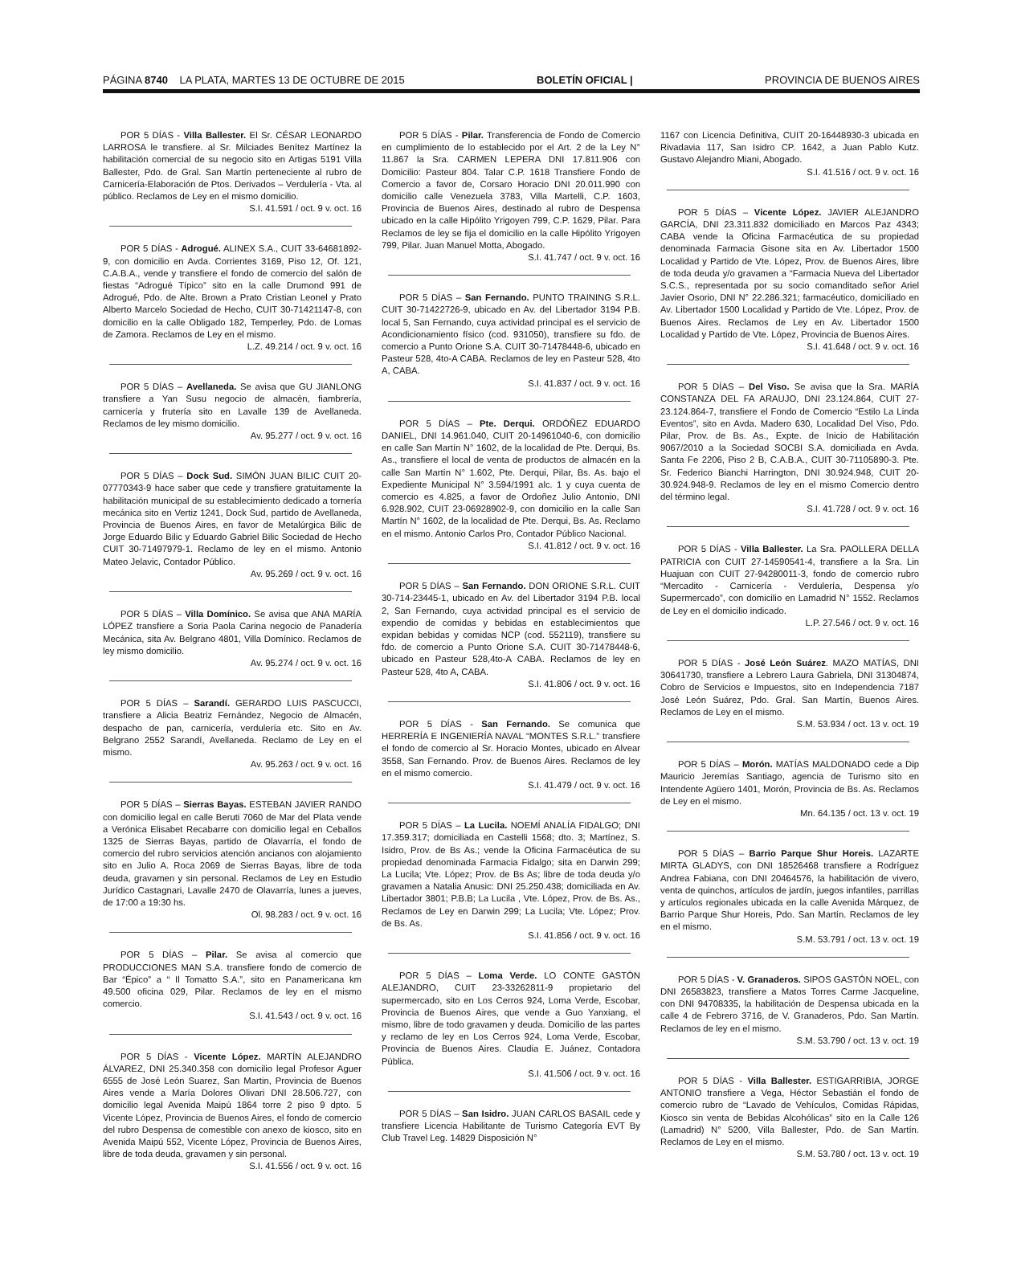PÁGINA 8740 LA PLATA, MARTES 13 DE OCTUBRE DE 2015 BOLETÍN OFICIAL | PROVINCIA DE BUENOS AIRES
POR 5 DÍAS - Villa Ballester. El Sr. CÉSAR LEONARDO LARROSA le transfiere. al Sr. Milciades Benítez Martínez la habilitación comercial de su negocio sito en Artigas 5191 Villa Ballester, Pdo. de Gral. San Martín perteneciente al rubro de Carnicería-Elaboración de Ptos. Derivados – Verdulería - Vta. al público. Reclamos de Ley en el mismo domicilio.
S.I. 41.591 / oct. 9 v. oct. 16
POR 5 DÍAS - Adrogué. ALINEX S.A., CUIT 33-64681892-9, con domicilio en Avda. Corrientes 3169, Piso 12, Of. 121, C.A.B.A., vende y transfiere el fondo de comercio del salón de fiestas “Adrogué Típico” sito en la calle Drumond 991 de Adrogué, Pdo. de Alte. Brown a Prato Cristian Leonel y Prato Alberto Marcelo Sociedad de Hecho, CUIT 30-71421147-8, con domicilio en la calle Obligado 182, Temperley, Pdo. de Lomas de Zamora. Reclamos de Ley en el mismo.
L.Z. 49.214 / oct. 9 v. oct. 16
POR 5 DÍAS – Avellaneda. Se avisa que GU JIANLONG transfiere a Yan Susu negocio de almacén, fiambrería, carnicería y frutería sito en Lavalle 139 de Avellaneda. Reclamos de ley mismo domicilio.
Av. 95.277 / oct. 9 v. oct. 16
POR 5 DÍAS – Dock Sud. SIMÓN JUAN BILIC CUIT 20-07770343-9 hace saber que cede y transfiere gratuitamente la habilitación municipal de su establecimiento dedicado a tornería mecánica sito en Vertiz 1241, Dock Sud, partido de Avellaneda, Provincia de Buenos Aires, en favor de Metalúrgica Bilic de Jorge Eduardo Bilic y Eduardo Gabriel Bilic Sociedad de Hecho CUIT 30-71497979-1. Reclamo de ley en el mismo. Antonio Mateo Jelavic, Contador Público.
Av. 95.269 / oct. 9 v. oct. 16
POR 5 DÍAS – Villa Domínico. Se avisa que ANA MARÍA LÓPEZ transfiere a Soria Paola Carina negocio de Panadería Mecánica, sita Av. Belgrano 4801, Villa Domínico. Reclamos de ley mismo domicilio.
Av. 95.274 / oct. 9 v. oct. 16
POR 5 DÍAS – Sarandí. GERARDO LUIS PASCUCCI, transfiere a Alicia Beatriz Fernández, Negocio de Almacén, despacho de pan, carnicería, verdulería etc. Sito en Av. Belgrano 2552 Sarandí, Avellaneda. Reclamo de Ley en el mismo.
Av. 95.263 / oct. 9 v. oct. 16
POR 5 DÍAS – Sierras Bayas. ESTEBAN JAVIER RANDO con domicilio legal en calle Beruti 7060 de Mar del Plata vende a Verónica Elisabet Recabarre con domicilio legal en Ceballos 1325 de Sierras Bayas, partido de Olavarría, el fondo de comercio del rubro servicios atención ancianos con alojamiento sito en Julio A. Roca 2069 de Sierras Bayas, libre de toda deuda, gravamen y sin personal. Reclamos de Ley en Estudio Jurídico Castagnari, Lavalle 2470 de Olavarría, lunes a jueves, de 17:00 a 19:30 hs.
Ol. 98.283 / oct. 9 v. oct. 16
POR 5 DÍAS – Pilar. Se avisa al comercio que PRODUCCIONES MAN S.A. transfiere fondo de comercio de Bar “Épico” a “ Il Tomatto S.A.”, sito en Panamericana km 49.500 oficina 029, Pilar. Reclamos de ley en el mismo comercio.
S.I. 41.543 / oct. 9 v. oct. 16
POR 5 DÍAS - Vicente López. MARTÍN ALEJANDRO ÁLVAREZ, DNI 25.340.358 con domicilio legal Profesor Aguer 6555 de José León Suarez, San Martin, Provincia de Buenos Aires vende a María Dolores Olivari DNI 28.506.727, con domicilio legal Avenida Maipú 1864 torre 2 piso 9 dpto. 5 Vicente López, Provincia de Buenos Aires, el fondo de comercio del rubro Despensa de comestible con anexo de kiosco, sito en Avenida Maipú 552, Vicente López, Provincia de Buenos Aires, libre de toda deuda, gravamen y sin personal.
S.I. 41.556 / oct. 9 v. oct. 16
POR 5 DÍAS - Pilar. Transferencia de Fondo de Comercio en cumplimiento de lo establecido por el Art. 2 de la Ley N° 11.867 la Sra. CARMEN LEPERA DNI 17.811.906 con Domicilio: Pasteur 804. Talar C.P. 1618 Transfiere Fondo de Comercio a favor de, Corsaro Horacio DNI 20.011.990 con domicilio calle Venezuela 3783, Villa Martelli, C.P. 1603, Provincia de Buenos Aires, destinado al rubro de Despensa ubicado en la calle Hipólito Yrigoyen 799, C.P. 1629, Pilar. Para Reclamos de ley se fija el domicilio en la calle Hipólito Yrigoyen 799, Pilar. Juan Manuel Motta, Abogado.
S.I. 41.747 / oct. 9 v. oct. 16
POR 5 DÍAS – San Fernando. PUNTO TRAINING S.R.L. CUIT 30-71422726-9, ubicado en Av. del Libertador 3194 P.B. local 5, San Fernando, cuya actividad principal es el servicio de Acondicionamiento físico (cod. 931050), transfiere su fdo. de comercio a Punto Orione S.A. CUIT 30-71478448-6, ubicado en Pasteur 528, 4to-A CABA. Reclamos de ley en Pasteur 528, 4to A, CABA.
S.I. 41.837 / oct. 9 v. oct. 16
POR 5 DÍAS – Pte. Derqui. ORDÓÑEZ EDUARDO DANIEL, DNI 14.961.040, CUIT 20-14961040-6, con domicilio en calle San Martín N° 1602, de la localidad de Pte. Derqui, Bs. As., transfiere el local de venta de productos de almacén en la calle San Martín N° 1.602, Pte. Derqui, Pilar, Bs. As. bajo el Expediente Municipal N° 3.594/1991 alc. 1 y cuya cuenta de comercio es 4.825, a favor de Ordoñez Julio Antonio, DNI 6.928.902, CUIT 23-06928902-9, con domicilio en la calle San Martín N° 1602, de la localidad de Pte. Derqui, Bs. As. Reclamo en el mismo. Antonio Carlos Pro, Contador Público Nacional.
S.I. 41.812 / oct. 9 v. oct. 16
POR 5 DÍAS – San Fernando. DON ORIONE S.R.L. CUIT 30-714-23445-1, ubicado en Av. del Libertador 3194 P.B. local 2, San Fernando, cuya actividad principal es el servicio de expendio de comidas y bebidas en establecimientos que expidan bebidas y comidas NCP (cod. 552119), transfiere su fdo. de comercio a Punto Orione S.A. CUIT 30-71478448-6, ubicado en Pasteur 528,4to-A CABA. Reclamos de ley en Pasteur 528, 4to A, CABA.
S.I. 41.806 / oct. 9 v. oct. 16
POR 5 DÍAS - San Fernando. Se comunica que HERRERÍA E INGENIERÍA NAVAL “MONTES S.R.L.” transfiere el fondo de comercio al Sr. Horacio Montes, ubicado en Alvear 3558, San Fernando. Prov. de Buenos Aires. Reclamos de ley en el mismo comercio.
S.I. 41.479 / oct. 9 v. oct. 16
POR 5 DÍAS – La Lucila. NOEMÍ ANALÍA FIDALGO; DNI 17.359.317; domiciliada en Castelli 1568; dto. 3; Martínez, S. Isidro, Prov. de Bs As.; vende la Oficina Farmacéutica de su propiedad denominada Farmacia Fidalgo; sita en Darwin 299; La Lucila; Vte. López; Prov. de Bs As; libre de toda deuda y/o gravamen a Natalia Anusic: DNI 25.250.438; domiciliada en Av. Libertador 3801; P.B.B; La Lucila , Vte. López, Prov. de Bs. As., Reclamos de Ley en Darwin 299; La Lucila; Vte. López; Prov. de Bs. As.
S.I. 41.856 / oct. 9 v. oct. 16
POR 5 DÍAS – Loma Verde. LO CONTE GASTÓN ALEJANDRO, CUIT 23-33262811-9 propietario del supermercado, sito en Los Cerros 924, Loma Verde, Escobar, Provincia de Buenos Aires, que vende a Guo Yanxiang, el mismo, libre de todo gravamen y deuda. Domicilio de las partes y reclamo de ley en Los Cerros 924, Loma Verde, Escobar, Provincia de Buenos Aires. Claudia E. Juánez, Contadora Pública.
S.I. 41.506 / oct. 9 v. oct. 16
POR 5 DÍAS – San Isidro. JUAN CARLOS BASAIL cede y transfiere Licencia Habilitante de Turismo Categoría EVT By Club Travel Leg. 14829 Disposición N°
1167 con Licencia Definitiva, CUIT 20-16448930-3 ubicada en Rivadavia 117, San Isidro CP. 1642, a Juan Pablo Kutz. Gustavo Alejandro Miani, Abogado.
S.I. 41.516 / oct. 9 v. oct. 16
POR 5 DÍAS – Vicente López. JAVIER ALEJANDRO GARCÍA, DNI 23.311.832 domiciliado en Marcos Paz 4343; CABA vende la Oficina Farmacéutica de su propiedad denominada Farmacia Gisone sita en Av. Libertador 1500 Localidad y Partido de Vte. López, Prov. de Buenos Aires, libre de toda deuda y/o gravamen a “Farmacia Nueva del Libertador S.C.S., representada por su socio comanditado señor Ariel Javier Osorio, DNI N° 22.286.321; farmacéutico, domiciliado en Av. Libertador 1500 Localidad y Partido de Vte. López, Prov. de Buenos Aires. Reclamos de Ley en Av. Libertador 1500 Localidad y Partido de Vte. López, Provincia de Buenos Aires.
S.I. 41.648 / oct. 9 v. oct. 16
POR 5 DÍAS – Del Viso. Se avisa que la Sra. MARÍA CONSTANZA DEL FA ARAUJO, DNI 23.124.864, CUIT 27-23.124.864-7, transfiere el Fondo de Comercio “Estilo La Linda Eventos”, sito en Avda. Madero 630, Localidad Del Viso, Pdo. Pilar, Prov. de Bs. As., Expte. de Inicio de Habilitación 9067/2010 a la Sociedad SOCBI S.A. domiciliada en Avda. Santa Fe 2206, Piso 2 B, C.A.B.A., CUIT 30-71105890-3. Pte. Sr. Federico Bianchi Harrington, DNI 30.924.948, CUIT 20-30.924.948-9. Reclamos de ley en el mismo Comercio dentro del término legal.
S.I. 41.728 / oct. 9 v. oct. 16
POR 5 DÍAS - Villa Ballester. La Sra. PAOLLERA DELLA PATRICIA con CUIT 27-14590541-4, transfiere a la Sra. Lin Huajuan con CUIT 27-94280011-3, fondo de comercio rubro “Mercadito - Carnicería - Verdulería, Despensa y/o Supermercado”, con domicilio en Lamadrid N° 1552. Reclamos de Ley en el domicilio indicado.
L.P. 27.546 / oct. 9 v. oct. 16
POR 5 DÍAS - José León Suárez. MAZO MATÍAS, DNI 30641730, transfiere a Lebrero Laura Gabriela, DNI 31304874, Cobro de Servicios e Impuestos, sito en Independencia 7187 José León Suárez, Pdo. Gral. San Martín, Buenos Aires. Reclamos de Ley en el mismo.
S.M. 53.934 / oct. 13 v. oct. 19
POR 5 DÍAS – Morón. MATÍAS MALDONADO cede a Dip Mauricio Jeremías Santiago, agencia de Turismo sito en Intendente Agüero 1401, Morón, Provincia de Bs. As. Reclamos de Ley en el mismo.
Mn. 64.135 / oct. 13 v. oct. 19
POR 5 DÍAS – Barrio Parque Shur Horeis. LAZARTE MIRTA GLADYS, con DNI 18526468 transfiere a Rodríguez Andrea Fabiana, con DNI 20464576, la habilitación de vivero, venta de quinchos, artículos de jardín, juegos infantiles, parrillas y artículos regionales ubicada en la calle Avenida Márquez, de Barrio Parque Shur Horeis, Pdo. San Martín. Reclamos de ley en el mismo.
S.M. 53.791 / oct. 13 v. oct. 19
POR 5 DÍAS - V. Granaderos. SIPOS GASTÓN NOEL, con DNI 26583823, transfiere a Matos Torres Carme Jacqueline, con DNI 94708335, la habilitación de Despensa ubicada en la calle 4 de Febrero 3716, de V. Granaderos, Pdo. San Martín. Reclamos de ley en el mismo.
S.M. 53.790 / oct. 13 v. oct. 19
POR 5 DÍAS - Villa Ballester. ESTIGARRIBIA, JORGE ANTONIO transfiere a Vega, Héctor Sebastián el fondo de comercio rubro de “Lavado de Vehículos, Comidas Rápidas, Kiosco sin venta de Bebidas Alcohólicas” sito en la Calle 126 (Lamadrid) N° 5200, Villa Ballester, Pdo. de San Martín. Reclamos de Ley en el mismo.
S.M. 53.780 / oct. 13 v. oct. 19